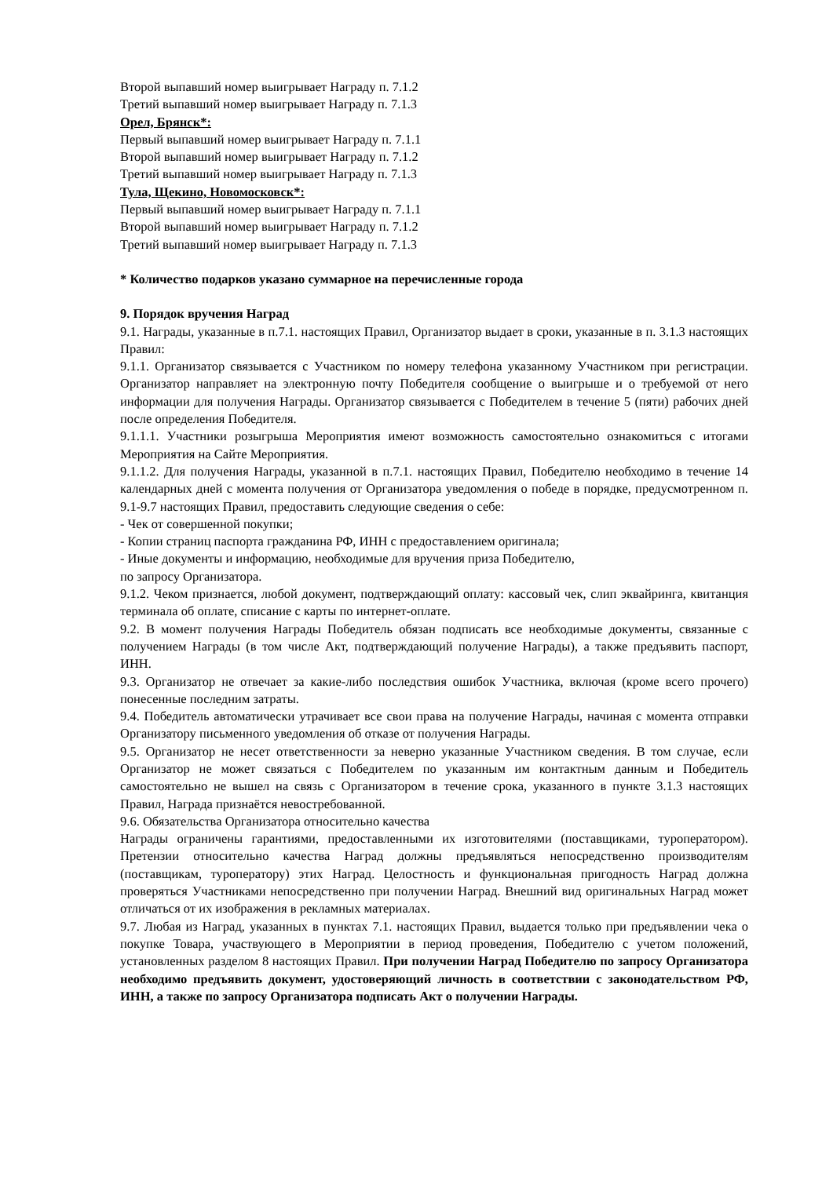Второй выпавший номер выигрывает Награду п. 7.1.2
Третий выпавший номер выигрывает Награду п. 7.1.3
Орел, Брянск*:
Первый выпавший номер выигрывает Награду п. 7.1.1
Второй выпавший номер выигрывает Награду п. 7.1.2
Третий выпавший номер выигрывает Награду п. 7.1.3
Тула, Щекино, Новомосковск*:
Первый выпавший номер выигрывает Награду п. 7.1.1
Второй выпавший номер выигрывает Награду п. 7.1.2
Третий выпавший номер выигрывает Награду п. 7.1.3
* Количество подарков указано суммарное на перечисленные города
9. Порядок вручения Наград
9.1. Награды, указанные в п.7.1. настоящих Правил, Организатор выдает в сроки, указанные в п. 3.1.3 настоящих Правил:
9.1.1. Организатор связывается с Участником по номеру телефона указанному Участником при регистрации. Организатор направляет на электронную почту Победителя сообщение о выигрыше и о требуемой от него информации для получения Награды. Организатор связывается с Победителем в течение 5 (пяти) рабочих дней после определения Победителя.
9.1.1.1. Участники розыгрыша Мероприятия имеют возможность самостоятельно ознакомиться с итогами Мероприятия на Сайте Мероприятия.
9.1.1.2. Для получения Награды, указанной в п.7.1. настоящих Правил, Победителю необходимо в течение 14 календарных дней с момента получения от Организатора уведомления о победе в порядке, предусмотренном п. 9.1-9.7 настоящих Правил, предоставить следующие сведения о себе:
- Чек от совершенной покупки;
- Копии страниц паспорта гражданина РФ, ИНН с предоставлением оригинала;
- Иные документы и информацию, необходимые для вручения приза Победителю,
по запросу Организатора.
9.1.2. Чеком признается, любой документ, подтверждающий оплату: кассовый чек, слип эквайринга, квитанция терминала об оплате, списание с карты по интернет-оплате.
9.2. В момент получения Награды Победитель обязан подписать все необходимые документы, связанные с получением Награды (в том числе Акт, подтверждающий получение Награды), а также предъявить паспорт, ИНН.
9.3. Организатор не отвечает за какие-либо последствия ошибок Участника, включая (кроме всего прочего) понесенные последним затраты.
9.4. Победитель автоматически утрачивает все свои права на получение Награды, начиная с момента отправки Организатору письменного уведомления об отказе от получения Награды.
9.5. Организатор не несет ответственности за неверно указанные Участником сведения. В том случае, если Организатор не может связаться с Победителем по указанным им контактным данным и Победитель самостоятельно не вышел на связь с Организатором в течение срока, указанного в пункте 3.1.3 настоящих Правил, Награда признаётся невостребованной.
9.6. Обязательства Организатора относительно качества
Награды ограничены гарантиями, предоставленными их изготовителями (поставщиками, туроператором). Претензии относительно качества Наград должны предъявляться непосредственно производителям (поставщикам, туроператору) этих Наград. Целостность и функциональная пригодность Наград должна проверяться Участниками непосредственно при получении Наград. Внешний вид оригинальных Наград может отличаться от их изображения в рекламных материалах.
9.7. Любая из Наград, указанных в пунктах 7.1. настоящих Правил, выдается только при предъявлении чека о покупке Товара, участвующего в Мероприятии в период проведения, Победителю с учетом положений, установленных разделом 8 настоящих Правил. При получении Наград Победителю по запросу Организатора необходимо предъявить документ, удостоверяющий личность в соответствии с законодательством РФ, ИНН, а также по запросу Организатора подписать Акт о получении Награды.